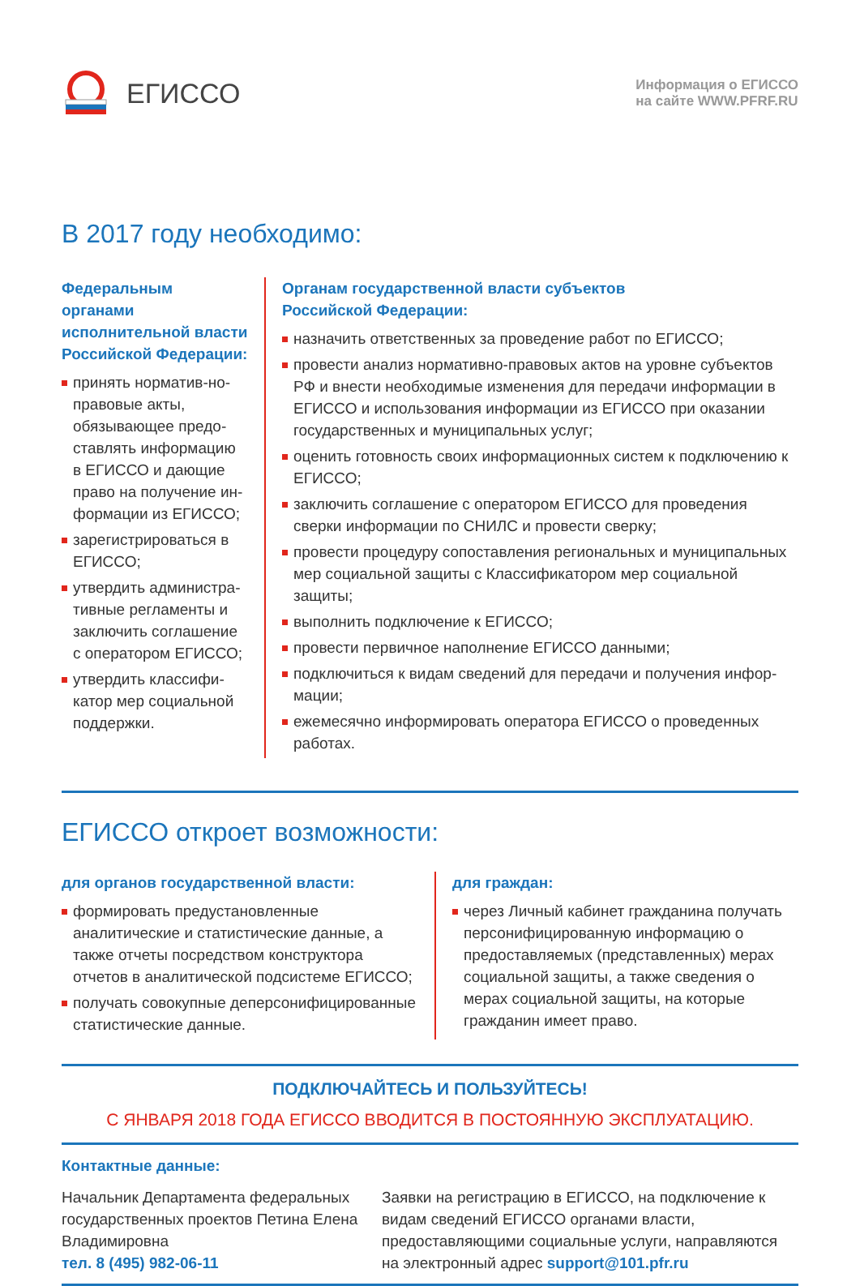ЕГИССО
Информация о ЕГИССО
на сайте WWW.PFRF.RU
В 2017 году необходимо:
Федеральным органами исполнительной власти Российской Федерации:
принять норматив-но-правовые акты, обязывающее предо-ставлять информацию в ЕГИССО и дающие право на получение ин-формации из ЕГИССО;
зарегистрироваться в ЕГИССО;
утвердить администра-тивные регламенты и заключить соглашение с оператором ЕГИССО;
утвердить классифи-катор мер социальной поддержки.
Органам государственной власти субъектов
Российской Федерации:
назначить ответственных за проведение работ по ЕГИССО;
провести анализ нормативно-правовых актов на уровне субъектов РФ и внести необходимые изменения для передачи информации в ЕГИССО и использования информации из ЕГИССО при оказании государственных и муниципальных услуг;
оценить готовность своих информационных систем к подключению к ЕГИССО;
заключить соглашение с оператором ЕГИССО для проведения сверки информации по СНИЛС и провести сверку;
провести процедуру сопоставления региональных и муниципальных мер социальной защиты с Классификатором мер социальной защиты;
выполнить подключение к ЕГИССО;
провести первичное наполнение ЕГИССО данными;
подключиться к видам сведений для передачи и получения инфор-мации;
ежемесячно информировать оператора ЕГИССО о проведенных работах.
ЕГИССО откроет возможности:
для органов государственной власти:
формировать предустановленные аналитические и статистические данные, а также отчеты посредством конструктора отчетов в аналитической подсистеме ЕГИССО;
получать совокупные деперсонифицированные статистические данные.
для граждан:
через Личный кабинет гражданина получать персонифицированную информацию о предоставляемых (представленных) мерах социальной защиты, а также сведения о мерах социальной защиты, на которые гражданин имеет право.
ПОДКЛЮЧАЙТЕСЬ И ПОЛЬЗУЙТЕСЬ!
С ЯНВАРЯ 2018 ГОДА ЕГИССО ВВОДИТСЯ В ПОСТОЯННУЮ ЭКСПЛУАТАЦИЮ.
Контактные данные:
Начальник Департамента федеральных государственных проектов Петина Елена Владимировна
тел. 8 (495) 982-06-11
Заявки на регистрацию в ЕГИССО, на подключение к видам сведений ЕГИССО органами власти, предоставляющими социальные услуги, направляются на электронный адрес support@101.pfr.ru